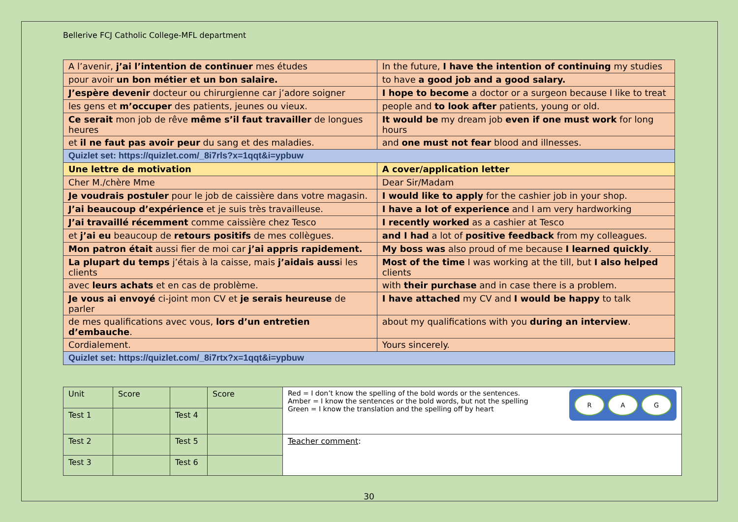Bellerive FCJ Catholic College-MFL department
| A l’avenir, j’ai l’intention de continuer mes études | In the future, I have the intention of continuing my studies |
| pour avoir un bon métier et un bon salaire. | to have a good job and a good salary. |
| J’espère devenir docteur ou chirurgienne car j’adore soigner | I hope to become a doctor or a surgeon because I like to treat |
| les gens et m’occuper des patients, jeunes ou vieux. | people and to look after patients, young or old. |
| Ce serait mon job de rêve même s’il faut travailler de longues heures | It would be my dream job even if one must work for long hours |
| et il ne faut pas avoir peur du sang et des maladies. | and one must not fear blood and illnesses. |
| Quizlet set: https://quizlet.com/_8i7rls?x=1qqt&i=ypbuw | |
| Une lettre de motivation | A cover/application letter |
| Cher M./chère Mme | Dear Sir/Madam |
| Je voudrais postuler pour le job de caissière dans votre magasin. | I would like to apply for the cashier job in your shop. |
| J’ai beaucoup d’expérience et je suis très travailleuse. | I have a lot of experience and I am very hardworking |
| J’ai travaillé récemment comme caissière chez Tesco | I recently worked as a cashier at Tesco |
| et j’ai eu beaucoup de retours positifs de mes collègues. | and I had a lot of positive feedback from my colleagues. |
| Mon patron était aussi fier de moi car j’ai appris rapidement. | My boss was also proud of me because I learned quickly . |
| La plupart du temps j’étais à la caisse, mais j’aidais auss i les clients | Most of the time I was working at the till, but I also helped clients |
| avec leurs achats et en cas de problème. | with their purchase and in case there is a problem. |
| Je vous ai envoyé ci-joint mon CV et je serais heureuse de parler | I have attached my CV and I would be happy to talk |
| de mes qualifications avec vous, lors d’un entretien d’embauche . | about my qualifications with you during an interview . |
| Cordialement. | Yours sincerely. |
| Quizlet set: https://quizlet.com/_8i7rtx?x=1qqt&i=ypbuw | |
| Unit | Score | | Score | R A G Red = I don’t know the spelling of the bold words or the sentences. Amber = I know the sentences or the bold words, but not the spelling Green = I know the translation and the spelling off by heart |
| Test 1 | | Test 4 | | |
| Test 2 | | Test 5 | | Teacher comment : |
| Test 3 | | Test 6 | | |
30